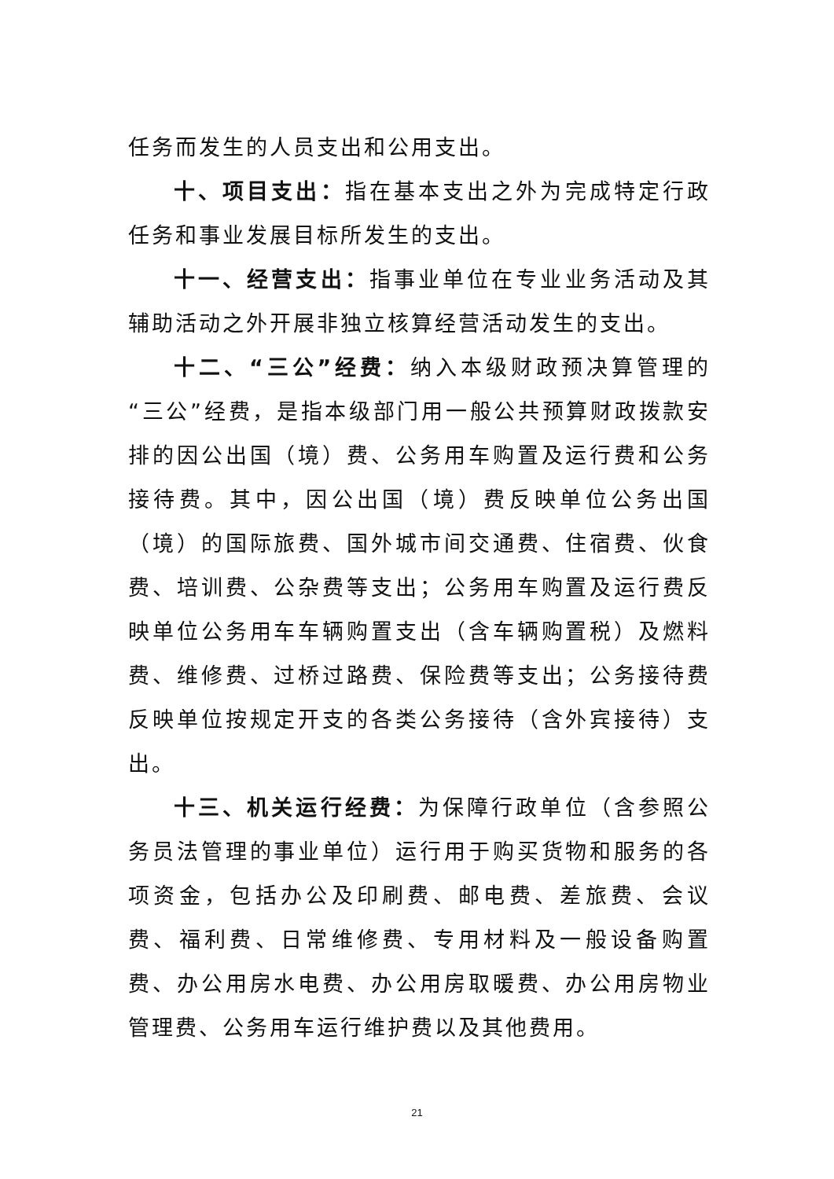任务而发生的人员支出和公用支出。
十、项目支出：指在基本支出之外为完成特定行政任务和事业发展目标所发生的支出。
十一、经营支出：指事业单位在专业业务活动及其辅助活动之外开展非独立核算经营活动发生的支出。
十二、“三公”经费：纳入本级财政预决算管理的“三公”经费，是指本级部门用一般公共预算财政拨款安排的因公出国（境）费、公务用车购置及运行费和公务接待费。其中，因公出国（境）费反映单位公务出国（境）的国际旅费、国外城市间交通费、住宿费、伙食费、培训费、公杂费等支出；公务用车购置及运行费反映单位公务用车车辆购置支出（含车辆购置税）及燃料费、维修费、过桥过路费、保险费等支出；公务接待费反映单位按规定开支的各类公务接待（含外宾接待）支出。
十三、机关运行经费：为保障行政单位（含参照公务员法管理的事业单位）运行用于购买货物和服务的各项资金，包括办公及印刷费、邮电费、差旅费、会议费、福利费、日常维修费、专用材料及一般设备购置费、办公用房水电费、办公用房取暖费、办公用房物业管理费、公务用车运行维护费以及其他费用。
21